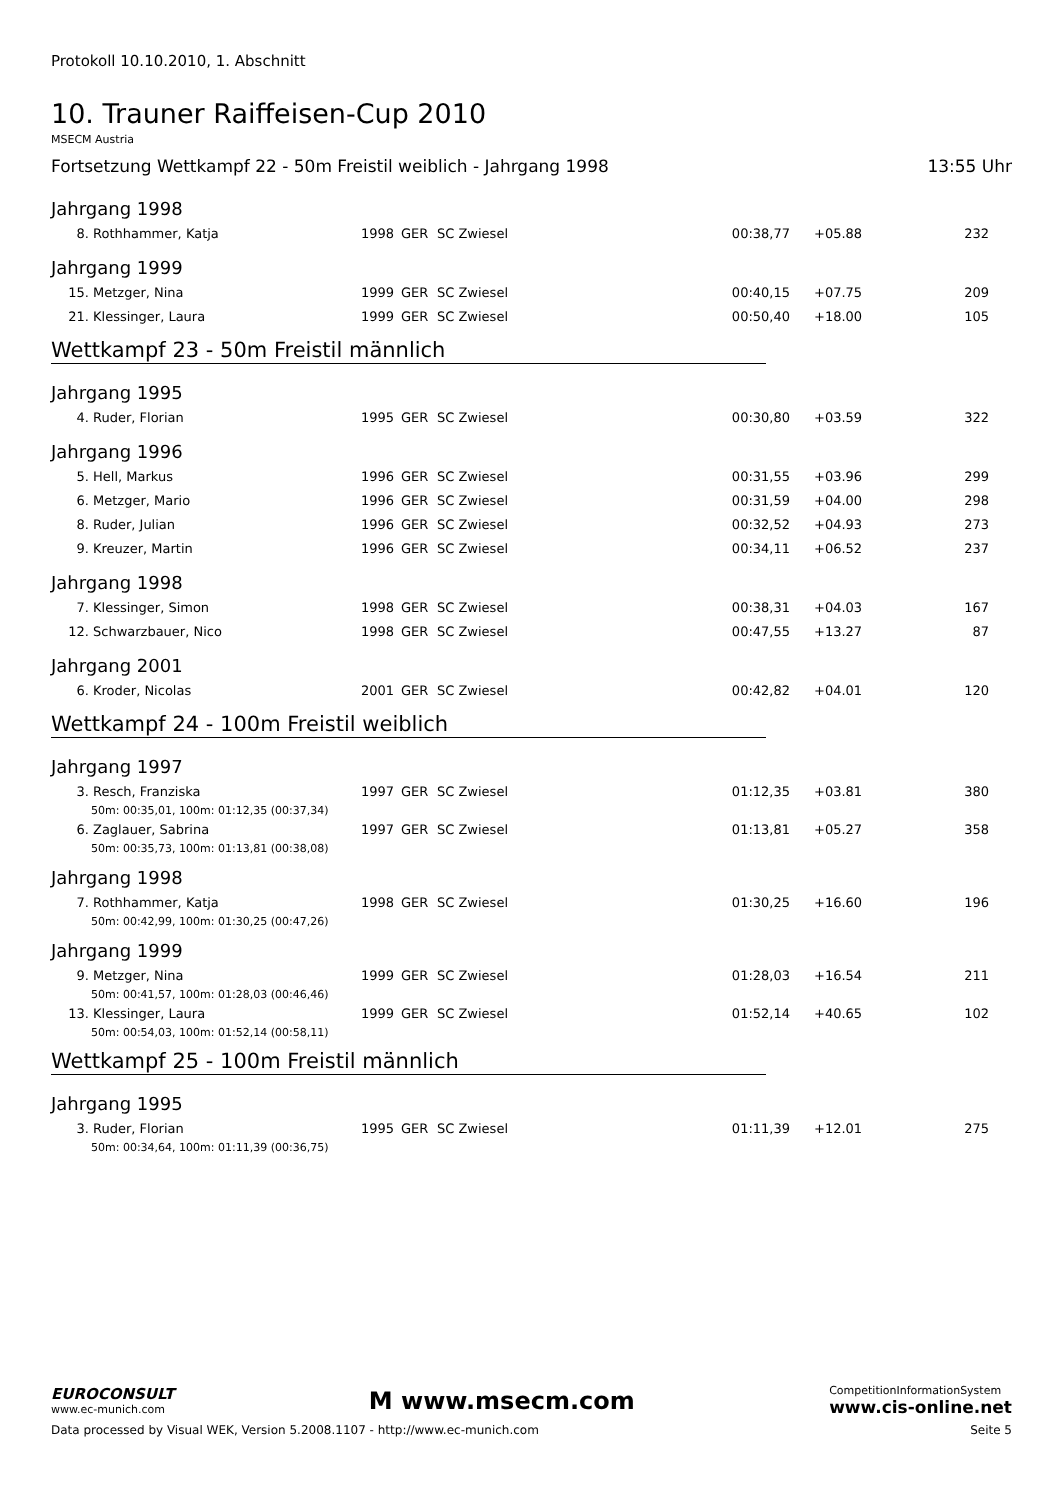Protokoll 10.10.2010, 1. Abschnitt
10. Trauner Raiffeisen-Cup 2010
MSECM Austria
Fortsetzung Wettkampf 22 - 50m Freistil weiblich - Jahrgang 1998 13:55 Uhr
Jahrgang 1998
| 8. | Rothhammer, Katja | 1998 | GER | SC Zwiesel | 00:38,77 | +05.88 | 232 |
Jahrgang 1999
| 15. | Metzger, Nina | 1999 | GER | SC Zwiesel | 00:40,15 | +07.75 | 209 |
| 21. | Klessinger, Laura | 1999 | GER | SC Zwiesel | 00:50,40 | +18.00 | 105 |
Wettkampf 23 - 50m Freistil männlich
Jahrgang 1995
| 4. | Ruder, Florian | 1995 | GER | SC Zwiesel | 00:30,80 | +03.59 | 322 |
Jahrgang 1996
| 5. | Hell, Markus | 1996 | GER | SC Zwiesel | 00:31,55 | +03.96 | 299 |
| 6. | Metzger, Mario | 1996 | GER | SC Zwiesel | 00:31,59 | +04.00 | 298 |
| 8. | Ruder, Julian | 1996 | GER | SC Zwiesel | 00:32,52 | +04.93 | 273 |
| 9. | Kreuzer, Martin | 1996 | GER | SC Zwiesel | 00:34,11 | +06.52 | 237 |
Jahrgang 1998
| 7. | Klessinger, Simon | 1998 | GER | SC Zwiesel | 00:38,31 | +04.03 | 167 |
| 12. | Schwarzbauer, Nico | 1998 | GER | SC Zwiesel | 00:47,55 | +13.27 | 87 |
Jahrgang 2001
| 6. | Kroder, Nicolas | 2001 | GER | SC Zwiesel | 00:42,82 | +04.01 | 120 |
Wettkampf 24 - 100m Freistil weiblich
Jahrgang 1997
| 3. | Resch, Franziska | 1997 | GER | SC Zwiesel | 01:12,35 | +03.81 | 380 |
| 50m: 00:35,01, 100m: 01:12,35 (00:37,34) | | | | | | | |
| 6. | Zaglauer, Sabrina | 1997 | GER | SC Zwiesel | 01:13,81 | +05.27 | 358 |
| 50m: 00:35,73, 100m: 01:13,81 (00:38,08) | | | | | | | |
Jahrgang 1998
| 7. | Rothhammer, Katja | 1998 | GER | SC Zwiesel | 01:30,25 | +16.60 | 196 |
| 50m: 00:42,99, 100m: 01:30,25 (00:47,26) | | | | | | | |
Jahrgang 1999
| 9. | Metzger, Nina | 1999 | GER | SC Zwiesel | 01:28,03 | +16.54 | 211 |
| 50m: 00:41,57, 100m: 01:28,03 (00:46,46) | | | | | | | |
| 13. | Klessinger, Laura | 1999 | GER | SC Zwiesel | 01:52,14 | +40.65 | 102 |
| 50m: 00:54,03, 100m: 01:52,14 (00:58,11) | | | | | | | |
Wettkampf 25 - 100m Freistil männlich
Jahrgang 1995
| 3. | Ruder, Florian | 1995 | GER | SC Zwiesel | 01:11,39 | +12.01 | 275 |
| 50m: 00:34,64, 100m: 01:11,39 (00:36,75) | | | | | | | |
EUROCONSULT
www.ec-munich.com
M www.msecm.com
CompetitionInformationSystem
www.cis-online.net
Data processed by Visual WEK, Version 5.2008.1107 - http://www.ec-munich.com Seite 5